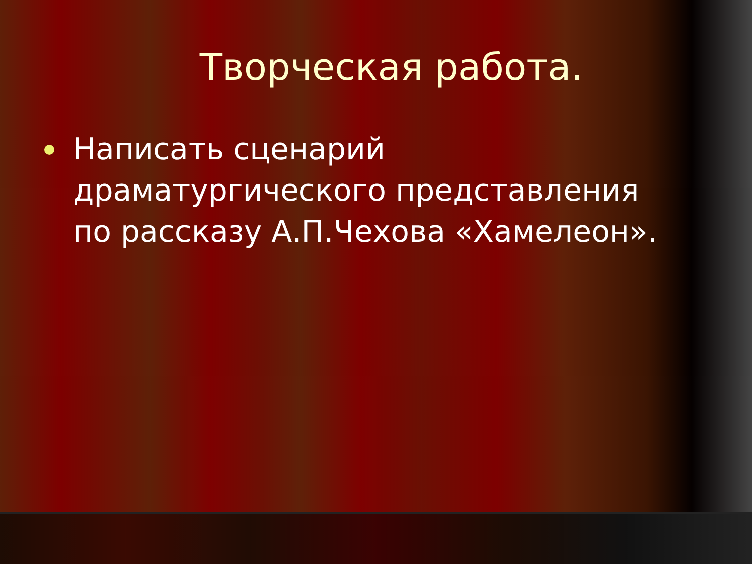Творческая работа.
Написать сценарий драматургического представления по рассказу А.П.Чехова «Хамелеон».